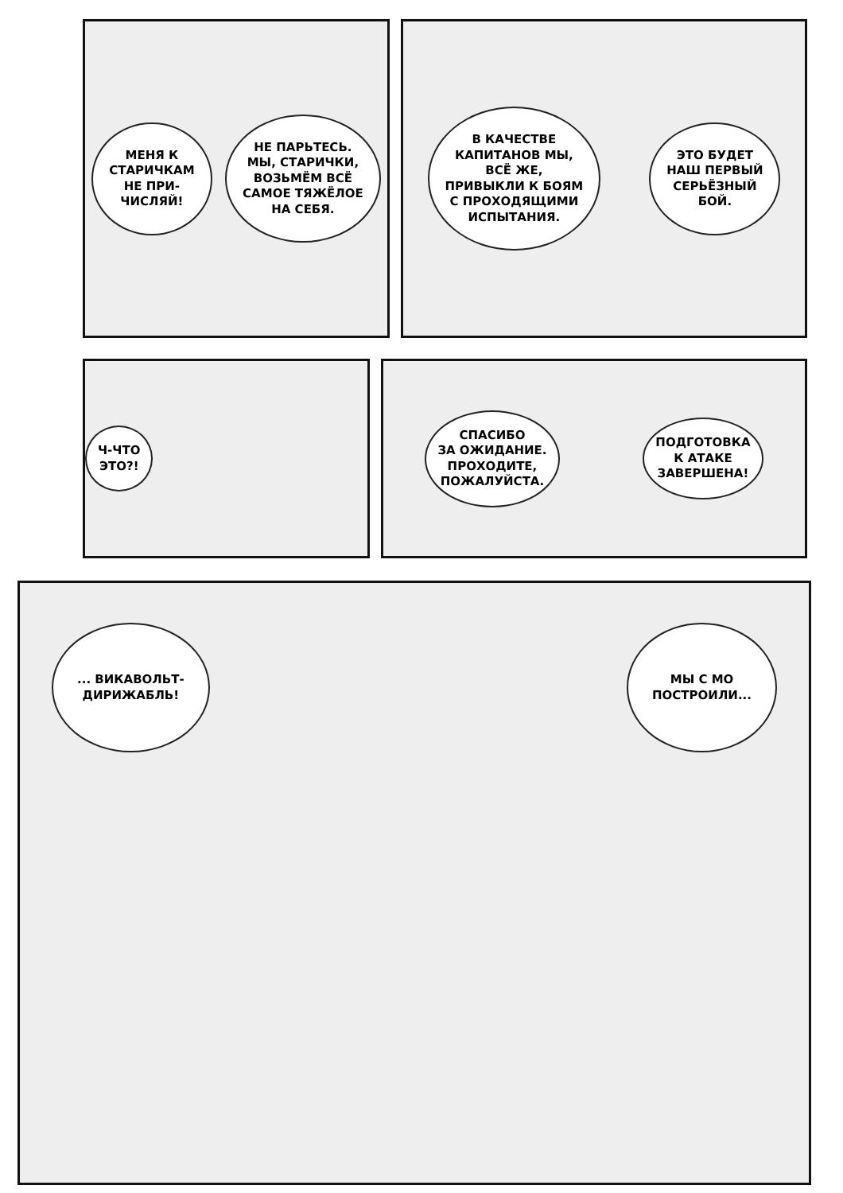МЕНЯ К
СТАРИЧКАМ
НЕ ПРИ-
ЧИСЛЯЙ!
НЕ ПАРЬТЕСЬ.
МЫ, СТАРИЧКИ,
ВОЗЬМЁМ ВСЁ
САМОЕ ТЯЖЁЛОЕ
НА СЕБЯ.
В КАЧЕСТВЕ
КАПИТАНОВ МЫ,
ВСЁ ЖЕ,
ПРИВЫКЛИ К БОЯМ
С ПРОХОДЯЩИМИ
ИСПЫТАНИЯ.
ЭТО БУДЕТ
НАШ ПЕРВЫЙ
СЕРЬЁЗНЫЙ
БОЙ.
Ч-ЧТО
ЭТО?!
СПАСИБО
ЗА ОЖИДАНИЕ.
ПРОХОДИТЕ,
ПОЖАЛУЙСТА.
ПОДГОТОВКА
К АТАКЕ
ЗАВЕРШЕНА!
... ВИКАВОЛЬТ-
ДИРИЖАБЛЬ!
МЫ С МО
ПОСТРОИЛИ...